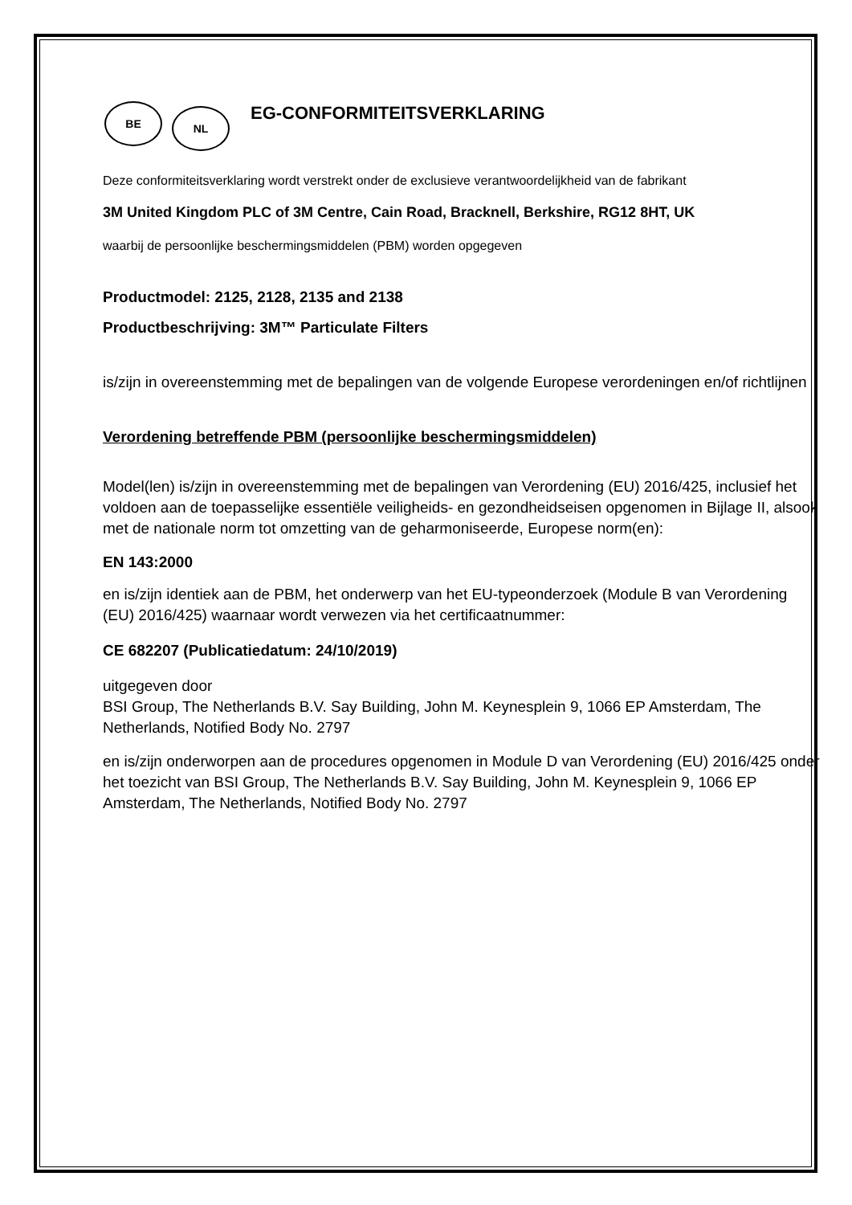BE
NL
EG-CONFORMITEITSVERKLARING
Deze conformiteitsverklaring wordt verstrekt onder de exclusieve verantwoordelijkheid van de fabrikant
3M United Kingdom PLC of 3M Centre, Cain Road, Bracknell, Berkshire, RG12 8HT, UK
waarbij de persoonlijke beschermingsmiddelen (PBM) worden opgegeven
Productmodel: 2125, 2128, 2135 and 2138
Productbeschrijving: 3M™ Particulate Filters
is/zijn in overeenstemming met de bepalingen van de volgende Europese verordeningen en/of richtlijnen
Verordening betreffende PBM (persoonlijke beschermingsmiddelen)
Model(len) is/zijn in overeenstemming met de bepalingen van Verordening (EU) 2016/425, inclusief het voldoen aan de toepasselijke essentiële veiligheids- en gezondheidseisen opgenomen in Bijlage II, alsook met de nationale norm tot omzetting van de geharmoniseerde, Europese norm(en):
EN 143:2000
en is/zijn identiek aan de PBM, het onderwerp van het EU-typeonderzoek (Module B van Verordening (EU) 2016/425) waarnaar wordt verwezen via het certificaatnummer:
CE 682207 (Publicatiedatum: 24/10/2019)
uitgegeven door
BSI Group, The Netherlands B.V. Say Building, John M. Keynesplein 9, 1066 EP Amsterdam, The Netherlands, Notified Body No. 2797
en is/zijn onderworpen aan de procedures opgenomen in Module D van Verordening (EU) 2016/425 onder het toezicht van BSI Group, The Netherlands B.V. Say Building, John M. Keynesplein 9, 1066 EP Amsterdam, The Netherlands, Notified Body No. 2797